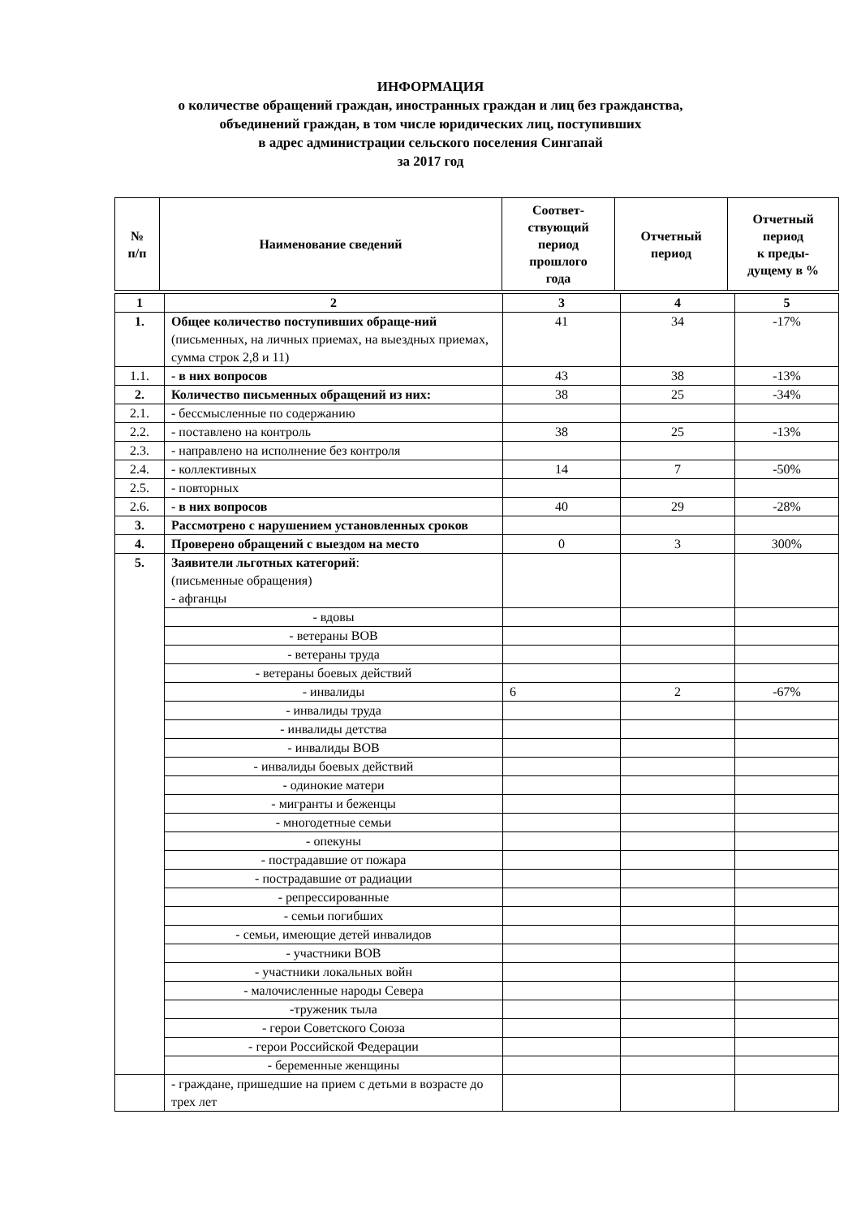ИНФОРМАЦИЯ
о количестве обращений граждан, иностранных граждан и лиц без гражданства,
объединений граждан, в том числе юридических лиц, поступивших
в адрес администрации сельского поселения Сингапай
за 2017 год
| № п/п | Наименование сведений | Соответ- ствующий период прошлого года | Отчетный период | Отчетный период к преды- дущему в % |
| --- | --- | --- | --- | --- |
| 1 | 2 | 3 | 4 | 5 |
| 1. | Общее количество поступивших обраще-ний (письменных, на личных приемах, на выездных приемах, сумма строк 2,8 и 11) | 41 | 34 | -17% |
| 1.1. | - в них вопросов | 43 | 38 | -13% |
| 2. | Количество письменных обращений из них: | 38 | 25 | -34% |
| 2.1. | - бессмысленные по содержанию | | | |
| 2.2. | - поставлено на контроль | 38 | 25 | -13% |
| 2.3. | - направлено на исполнение без контроля | | | |
| 2.4. | - коллективных | 14 | 7 | -50% |
| 2.5. | - повторных | | | |
| 2.6. | - в них вопросов | 40 | 29 | -28% |
| 3. | Рассмотрено с нарушением установленных сроков | | | |
| 4. | Проверено обращений с выездом на место | 0 | 3 | 300% |
| 5. | Заявители льготных категорий : (письменные обращения) - афганцы | | | |
| | - вдовы | | | |
| | - ветераны ВОВ | | | |
| | - ветераны труда | | | |
| | - ветераны боевых действий | | | |
| | - инвалиды | 6 | 2 | -67% |
| | - инвалиды труда | | | |
| | - инвалиды детства | | | |
| | - инвалиды ВОВ | | | |
| | - инвалиды боевых действий | | | |
| | - одинокие матери | | | |
| | - мигранты и беженцы | | | |
| | - многодетные семьи | | | |
| | - опекуны | | | |
| | - пострадавшие от пожара | | | |
| | - пострадавшие от радиации | | | |
| | - репрессированные | | | |
| | - семьи погибших | | | |
| | - семьи, имеющие детей инвалидов | | | |
| | - участники ВОВ | | | |
| | - участники локальных войн | | | |
| | - малочисленные народы Севера | | | |
| | -труженик тыла | | | |
| | - герои Советского Союза | | | |
| | - герои Российской Федерации | | | |
| | - беременные женщины | | | |
| | - граждане, пришедшие на прием с детьми в возрасте до трех лет | | | |